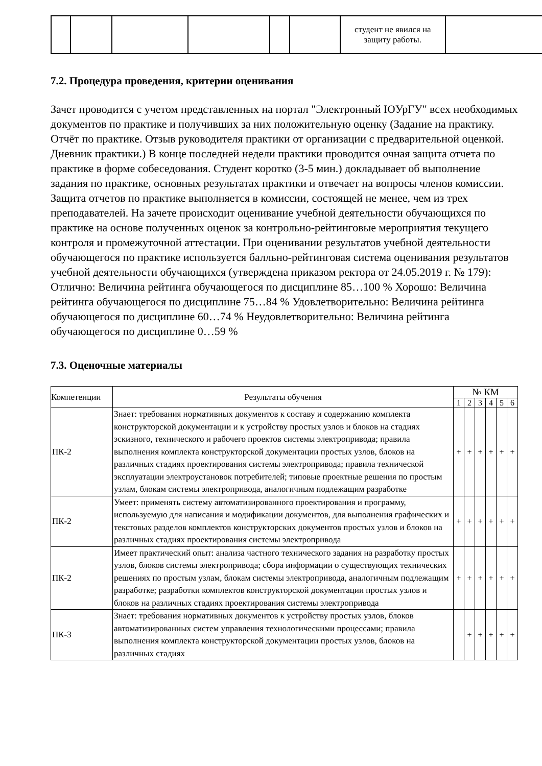| | | | | | | студент не явился на защиту работы. | |
7.2. Процедура проведения, критерии оценивания
Зачет проводится с учетом представленных на портал "Электронный ЮУрГУ" всех необходимых документов по практике и получивших за них положительную оценку (Задание на практику. Отчёт по практике. Отзыв руководителя практики от организации с предварительной оценкой. Дневник практики.) В конце последней недели практики проводится очная защита отчета по практике в форме собеседования. Студент коротко (3-5 мин.) докладывает об выполнение задания по практике, основных результатах практики и отвечает на вопросы членов комиссии. Защита отчетов по практике выполняется в комиссии, состоящей не менее, чем из трех преподавателей. На зачете происходит оценивание учебной деятельности обучающихся по практике на основе полученных оценок за контрольно-рейтинговые мероприятия текущего контроля и промежуточной аттестации. При оценивании результатов учебной деятельности обучающегося по практике используется балльно-рейтинговая система оценивания результатов учебной деятельности обучающихся (утверждена приказом ректора от 24.05.2019 г. № 179): Отлично: Величина рейтинга обучающегося по дисциплине 85…100 % Хорошо: Величина рейтинга обучающегося по дисциплине 75…84 % Удовлетворительно: Величина рейтинга обучающегося по дисциплине 60…74 % Неудовлетворительно: Величина рейтинга обучающегося по дисциплине 0…59 %
7.3. Оценочные материалы
| Компетенции | Результаты обучения | № КМ | | | | | |
| --- | --- | --- | --- | --- | --- | --- | --- |
| | | 1 | 2 | 3 | 4 | 5 | 6 |
| ПК-2 | Знает: требования нормативных документов к составу и содержанию комплекта конструкторской документации и к устройству простых узлов и блоков на стадиях эскизного, технического и рабочего проектов системы электропривода; правила выполнения комплекта конструкторской документации простых узлов, блоков на различных стадиях проектирования системы электропривода; правила технической эксплуатации электроустановок потребителей; типовые проектные решения по простым узлам, блокам системы электропривода, аналогичным подлежащим разработке | + | + | + | + | + | + |
| ПК-2 | Умеет: применять систему автоматизированного проектирования и программу, используемую для написания и модификации документов, для выполнения графических и текстовых разделов комплектов конструкторских документов простых узлов и блоков на различных стадиях проектирования системы электропривода | + | + | + | + | + | + |
| ПК-2 | Имеет практический опыт: анализа частного технического задания на разработку простых узлов, блоков системы электропривода; сбора информации о существующих технических решениях по простым узлам, блокам системы электропривода, аналогичным подлежащим разработке; разработки комплектов конструкторской документации простых узлов и блоков на различных стадиях проектирования системы электропривода | + | + | + | + | + | + |
| ПК-3 | Знает: требования нормативных документов к устройству простых узлов, блоков автоматизированных систем управления технологическими процессами; правила выполнения комплекта конструкторской документации простых узлов, блоков на различных стадиях | | + | + | + | + | + |